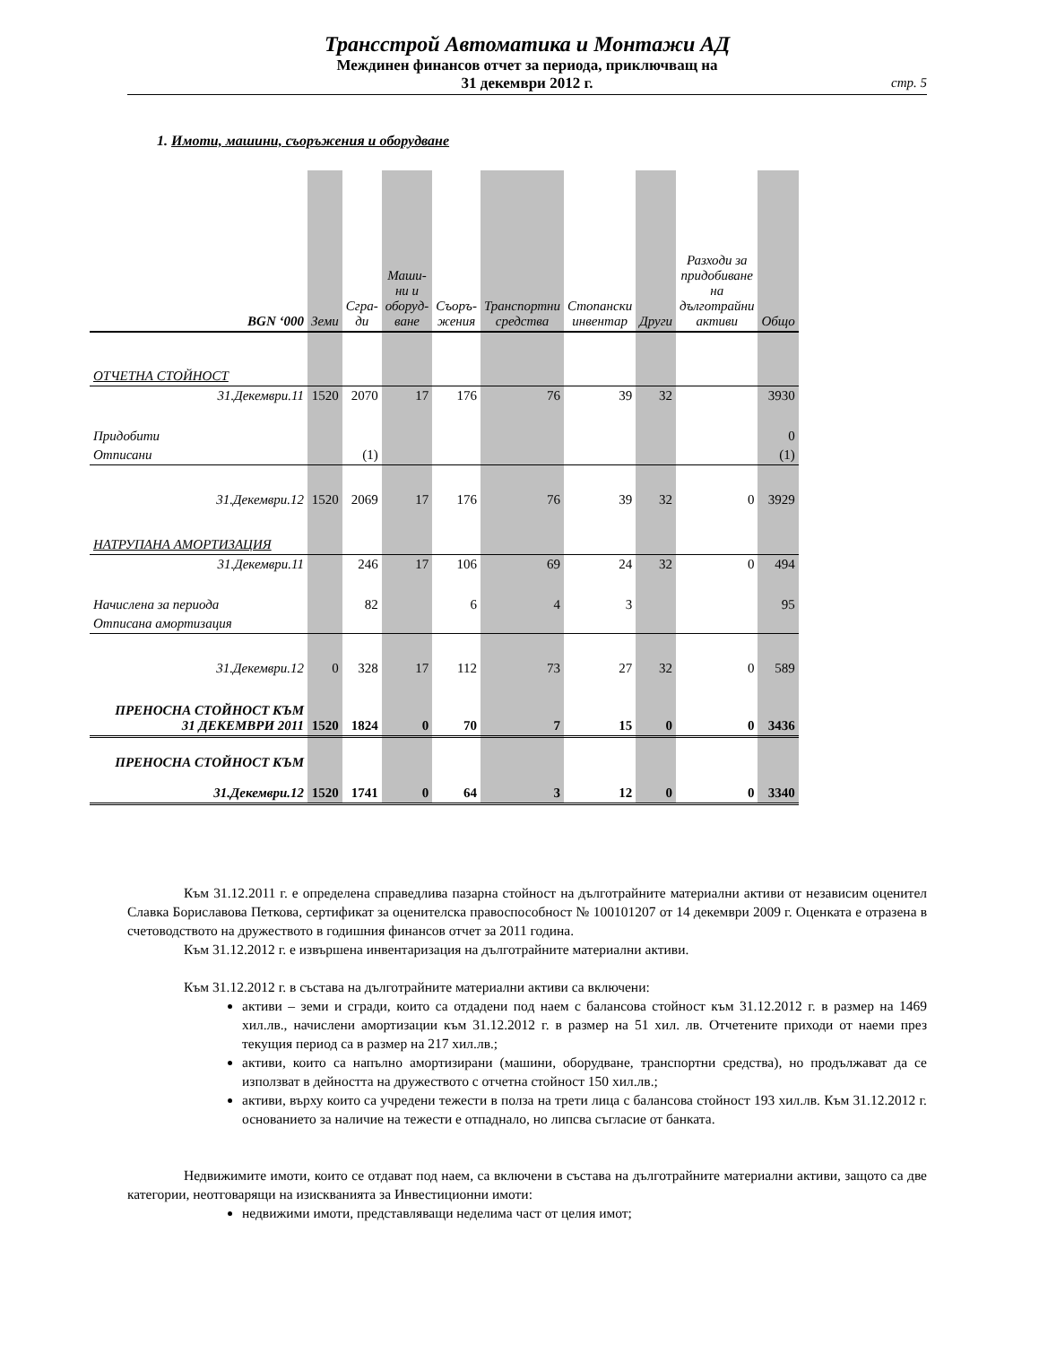Трансстрой Автоматика и Монтажи АД
Междинен финансов отчет за периода, приключващ на
31 декември 2012 г.
стр. 5
1. Имоти, машини, съоръжения и оборудване
| BGN ‘000 | Земи | Сгра- ди | Маши- ни и оборуд- ване | Съоръ- жения | Транспортни средства | Стопански инвентар | Други | Разходи за придобиване на дълготрайни активи | Общо |
| --- | --- | --- | --- | --- | --- | --- | --- | --- | --- |
| ОТЧЕТНА СТОЙНОСТ | | | | | | | | | |
| 31.Декември.11 | 1520 | 2070 | 17 | 176 | 76 | 39 | 32 | | 3930 |
| Придобити | | | | | | | | | 0 |
| Отписани | | (1) | | | | | | | (1) |
| 31.Декември.12 | 1520 | 2069 | 17 | 176 | 76 | 39 | 32 | 0 | 3929 |
| НАТРУПАНА АМОРТИЗАЦИЯ | | | | | | | | | |
| 31.Декември.11 | | 246 | 17 | 106 | 69 | 24 | 32 | 0 | 494 |
| Начислена за периода | | 82 | | 6 | 4 | 3 | | | 95 |
| Отписана амортизация | | | | | | | | | |
| 31.Декември.12 | 0 | 328 | 17 | 112 | 73 | 27 | 32 | 0 | 589 |
| ПРЕНОСНА СТОЙНОСТ КЪМ 31 ДЕКЕМВРИ 2011 | 1520 | 1824 | 0 | 70 | 7 | 15 | 0 | 0 | 3436 |
| ПРЕНОСНА СТОЙНОСТ КЪМ 31.Декември.12 | 1520 | 1741 | 0 | 64 | 3 | 12 | 0 | 0 | 3340 |
Към 31.12.2011 г. е определена справедлива пазарна стойност на дълготрайните материални активи от независим оценител Славка Бориславова Петкова, сертификат за оценителска правоспособност № 100101207 от 14 декември 2009 г. Оценката е отразена в счетоводството на дружеството в годишния финансов отчет за 2011 година.
Към 31.12.2012 г. е извършена инвентаризация на дълготрайните материални активи.
Към 31.12.2012 г. в състава на дълготрайните материални активи са включени:
активи – земи и сгради, които са отдадени под наем с балансова стойност към 31.12.2012 г. в размер на 1469 хил.лв., начислени амортизации към 31.12.2012 г. в размер на 51 хил. лв. Отчетените приходи от наеми през текущия период са в размер на 217 хил.лв.;
активи, които са напълно амортизирани (машини, оборудване, транспортни средства), но продължават да се използват в дейността на дружеството с отчетна стойност 150 хил.лв.;
активи, върху които са учредени тежести в полза на трети лица с балансова стойност 193 хил.лв. Към 31.12.2012 г. основанието за наличие на тежести е отпаднало, но липсва съгласие от банката.
Недвижимите имоти, които се отдават под наем, са включени в състава на дълготрайните материални активи, защото са две категории, неотговарящи на изискванията за Инвестиционни имоти:
недвижими имоти, представляващи неделима част от целия имот;